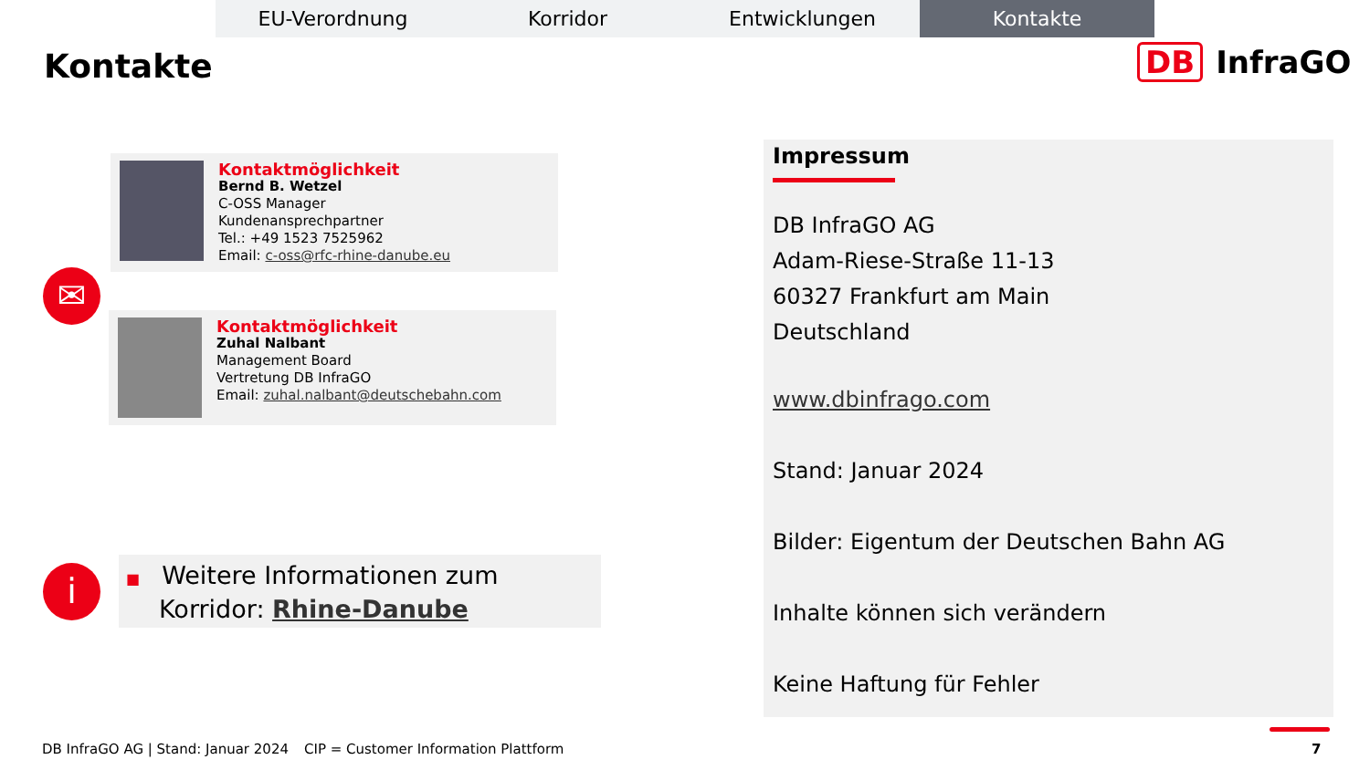EU-Verordnung Korridor Entwicklungen Kontakte
Kontakte DB InfraGO
Kontaktmöglichkeit
Bernd B. Wetzel
C-OSS Manager
Kundenansprechpartner
Tel.: +49 1523 7525962
Email: c-oss@rfc-rhine-danube.eu
✉
Kontaktmöglichkeit
Zuhal Nalbant
Management Board
Vertretung DB InfraGO
Email: zuhal.nalbant@deutschebahn.com
i
■ Weitere Informationen zum Korridor: Rhine-Danube
Impressum
DB InfraGO AG
Adam-Riese-Straße 11-13
60327 Frankfurt am Main
Deutschland
www.dbinfrago.com
Stand: Januar 2024
Bilder: Eigentum der Deutschen Bahn AG
Inhalte können sich verändern
Keine Haftung für Fehler
DB InfraGO AG | Stand: Januar 2024
CIP = Customer Information Plattform
7